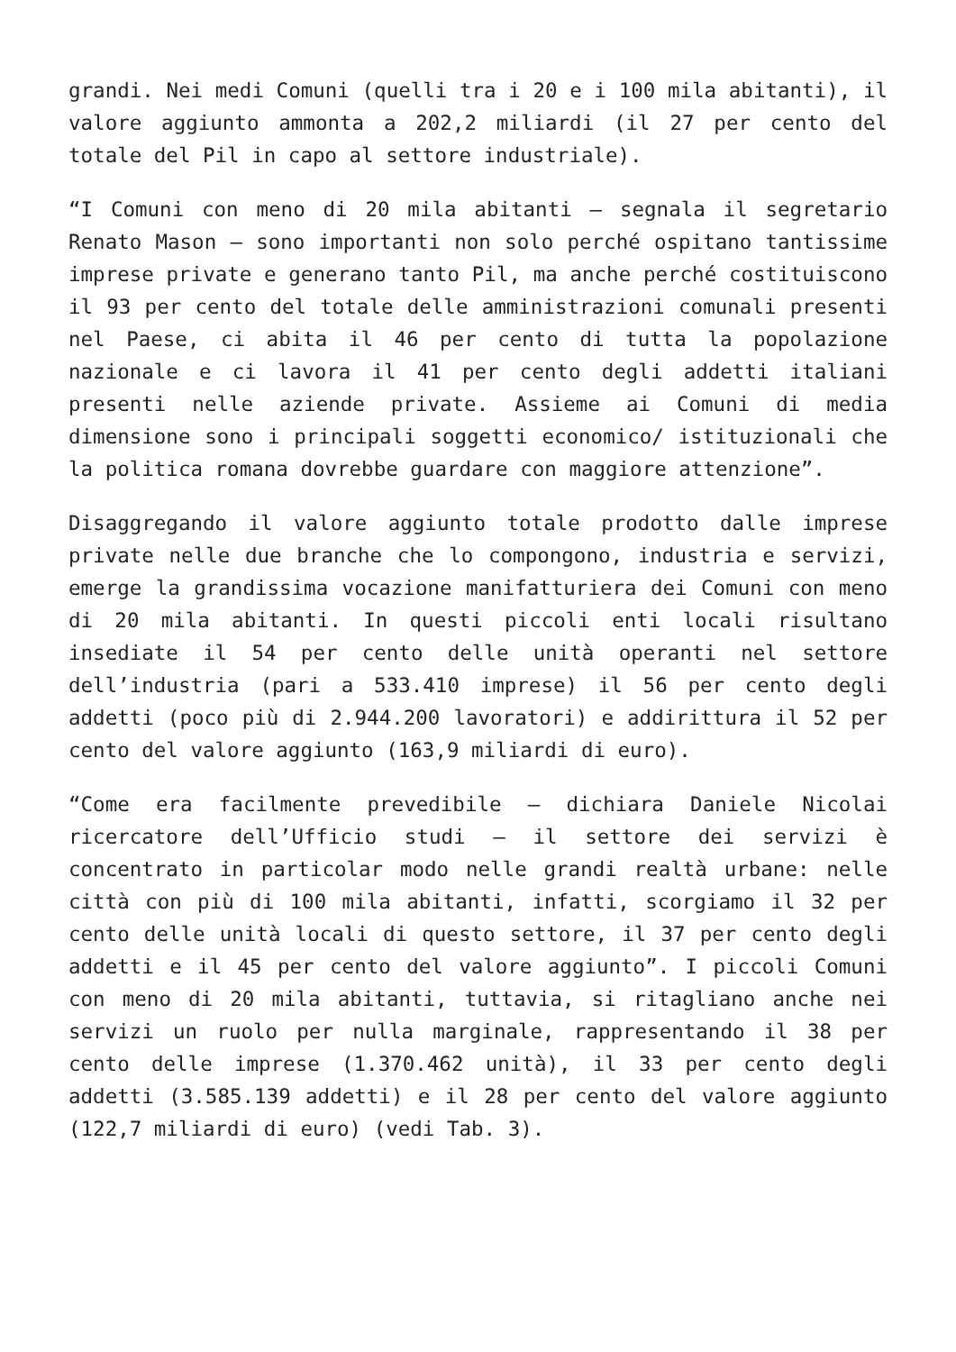grandi. Nei medi Comuni (quelli tra i 20 e i 100 mila abitanti), il valore aggiunto ammonta a 202,2 miliardi (il 27 per cento del totale del Pil in capo al settore industriale).
“I Comuni con meno di 20 mila abitanti – segnala il segretario Renato Mason – sono importanti non solo perché ospitano tantissime imprese private e generano tanto Pil, ma anche perché costituiscono il 93 per cento del totale delle amministrazioni comunali presenti nel Paese, ci abita il 46 per cento di tutta la popolazione nazionale e ci lavora il 41 per cento degli addetti italiani presenti nelle aziende private. Assieme ai Comuni di media dimensione sono i principali soggetti economico/ istituzionali che la politica romana dovrebbe guardare con maggiore attenzione”.
Disaggregando il valore aggiunto totale prodotto dalle imprese private nelle due branche che lo compongono, industria e servizi, emerge la grandissima vocazione manifatturiera dei Comuni con meno di 20 mila abitanti. In questi piccoli enti locali risultano insediate il 54 per cento delle unità operanti nel settore dell’industria (pari a 533.410 imprese) il 56 per cento degli addetti (poco più di 2.944.200 lavoratori) e addirittura il 52 per cento del valore aggiunto (163,9 miliardi di euro).
“Come era facilmente prevedibile – dichiara Daniele Nicolai ricercatore dell’Ufficio studi – il settore dei servizi è concentrato in particolar modo nelle grandi realtà urbane: nelle città con più di 100 mila abitanti, infatti, scorgiamo il 32 per cento delle unità locali di questo settore, il 37 per cento degli addetti e il 45 per cento del valore aggiunto”. I piccoli Comuni con meno di 20 mila abitanti, tuttavia, si ritagliano anche nei servizi un ruolo per nulla marginale, rappresentando il 38 per cento delle imprese (1.370.462 unità), il 33 per cento degli addetti (3.585.139 addetti) e il 28 per cento del valore aggiunto (122,7 miliardi di euro) (vedi Tab. 3).